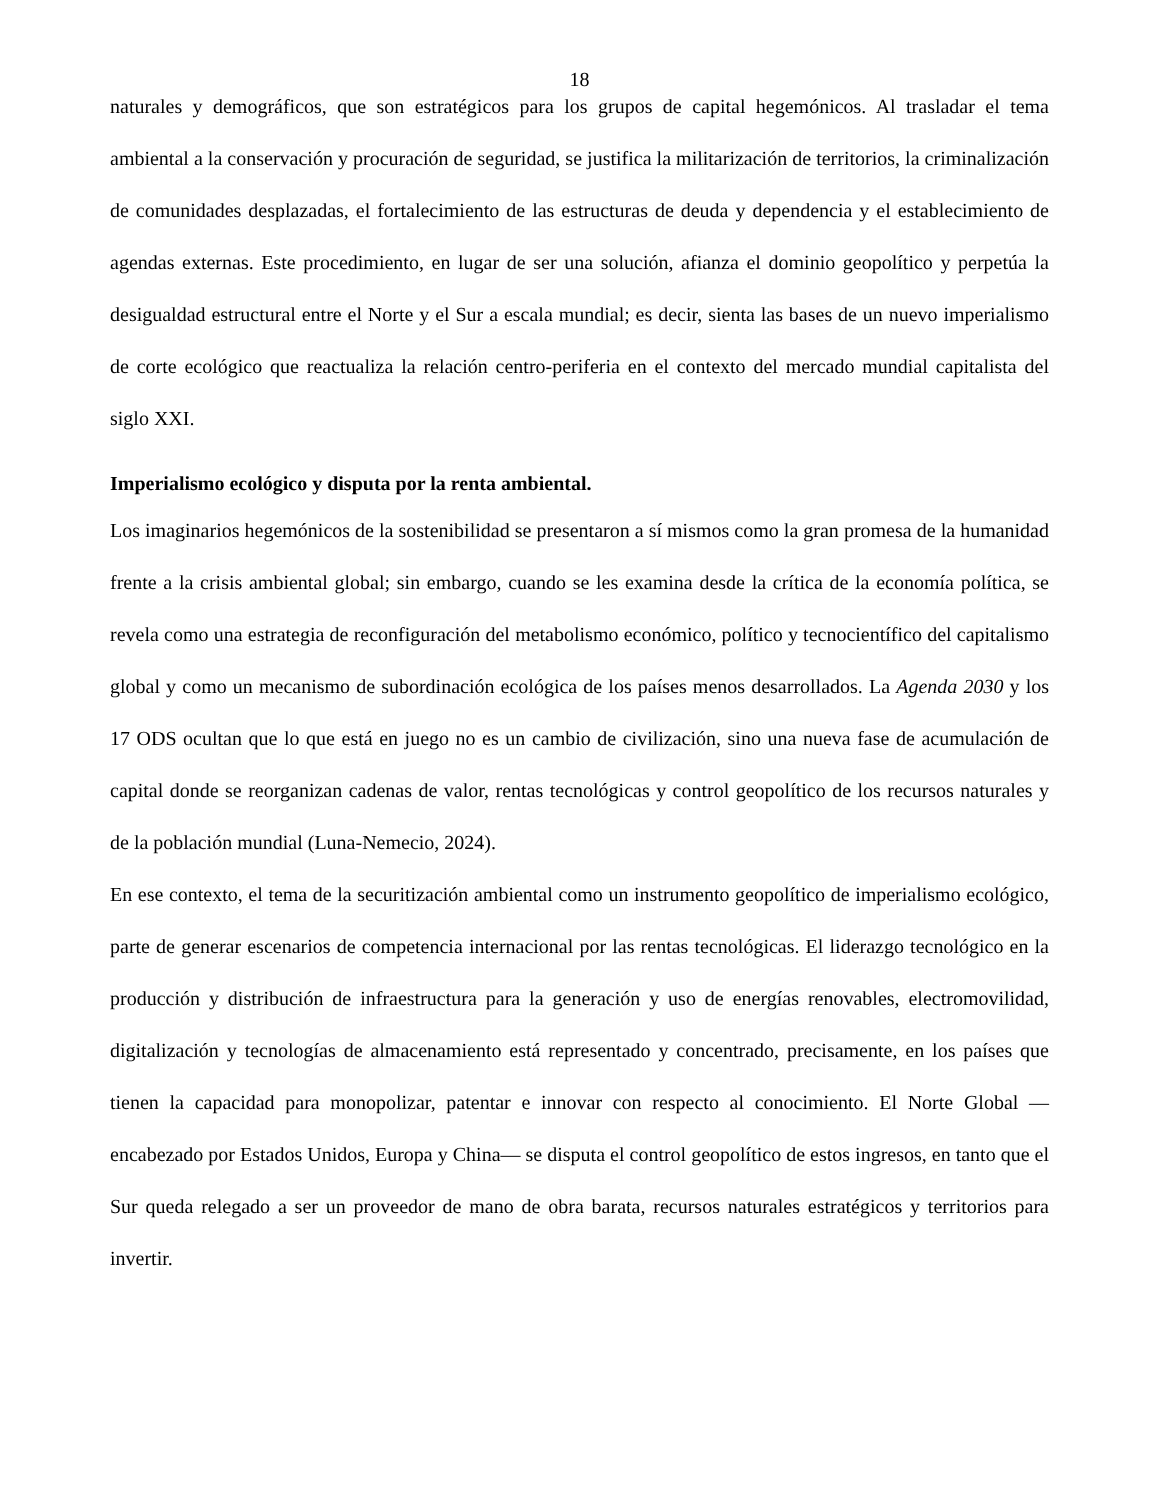18
naturales y demográficos, que son estratégicos para los grupos de capital hegemónicos. Al trasladar el tema ambiental a la conservación y procuración de seguridad, se justifica la militarización de territorios, la criminalización de comunidades desplazadas, el fortalecimiento de las estructuras de deuda y dependencia y el establecimiento de agendas externas. Este procedimiento, en lugar de ser una solución, afianza el dominio geopolítico y perpetúa la desigualdad estructural entre el Norte y el Sur a escala mundial; es decir, sienta las bases de un nuevo imperialismo de corte ecológico que reactualiza la relación centro-periferia en el contexto del mercado mundial capitalista del siglo XXI.
Imperialismo ecológico y disputa por la renta ambiental.
Los imaginarios hegemónicos de la sostenibilidad se presentaron a sí mismos como la gran promesa de la humanidad frente a la crisis ambiental global; sin embargo, cuando se les examina desde la crítica de la economía política, se revela como una estrategia de reconfiguración del metabolismo económico, político y tecnocientífico del capitalismo global y como un mecanismo de subordinación ecológica de los países menos desarrollados. La Agenda 2030 y los 17 ODS ocultan que lo que está en juego no es un cambio de civilización, sino una nueva fase de acumulación de capital donde se reorganizan cadenas de valor, rentas tecnológicas y control geopolítico de los recursos naturales y de la población mundial (Luna-Nemecio, 2024).
En ese contexto, el tema de la securitización ambiental como un instrumento geopolítico de imperialismo ecológico, parte de generar escenarios de competencia internacional por las rentas tecnológicas. El liderazgo tecnológico en la producción y distribución de infraestructura para la generación y uso de energías renovables, electromovilidad, digitalización y tecnologías de almacenamiento está representado y concentrado, precisamente, en los países que tienen la capacidad para monopolizar, patentar e innovar con respecto al conocimiento. El Norte Global —encabezado por Estados Unidos, Europa y China— se disputa el control geopolítico de estos ingresos, en tanto que el Sur queda relegado a ser un proveedor de mano de obra barata, recursos naturales estratégicos y territorios para invertir.